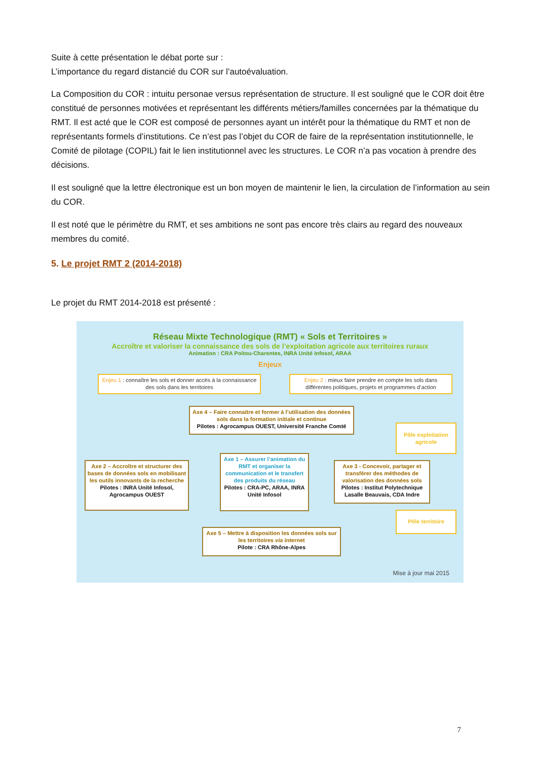Suite à cette présentation le débat porte sur :
L’importance du regard distancié du COR sur l’autoévaluation.
La Composition du COR : intuitu personae versus représentation de structure. Il est souligné que le COR doit être constitué de personnes motivées et représentant les différents métiers/familles concernées par la thématique du RMT. Il est acté que le COR est composé de personnes ayant un intérêt pour la thématique du RMT et non de représentants formels d’institutions. Ce n’est pas l’objet du COR de faire de la représentation institutionnelle, le Comité de pilotage (COPIL) fait le lien institutionnel avec les structures. Le COR n’a pas vocation à prendre des décisions.
Il est souligné que la lettre électronique est un bon moyen de maintenir le lien, la circulation de l’information au sein du COR.
Il est noté que le périmètre du RMT, et ses ambitions ne sont pas encore très clairs au regard des nouveaux membres du comité.
5. Le projet RMT 2 (2014-2018)
Le projet du RMT 2014-2018 est présenté :
Réseau Mixte Technologique (RMT) « Sols et Territoires »
Accroître et valoriser la connaissance des sols de l’exploitation agricole aux territoires ruraux
Animation : CRA Poitou-Charentes, INRA Unité Infosol, ARAA
Enjeux
Enjeu 1 : connaître les sols et donner accès à la connaissance des sols dans les territoires
Enjeu 2 : mieux faire prendre en compte les sols dans différentes politiques, projets et programmes d’action
Axe 4 – Faire connaitre et former à l’utilisation des données sols dans la formation initiale et continue
Pilotes : Agrocampus OUEST, Université Franche Comté
Pôle exploitation agricole
Axe 2 – Accroître et structurer des bases de données sols en mobilisant les outils innovants de la recherche
Pilotes : INRA Unité Infosol, Agrocampus OUEST
Axe 1 – Assurer l’animation du RMT et organiser la communication et le transfert des produits du réseau
Pilotes : CRA-PC, ARAA, INRA Unité Infosol
Axe 3 - Concevoir, partager et transférer des méthodes de valorisation des données sols
Pilotes : Institut Polytechnique Lasalle Beauvais, CDA Indre
Pôle territoire
Axe 5 – Mettre à disposition les données sols sur les territoires via internet
Pilote : CRA Rhône-Alpes
Mise à jour mai 2015
7